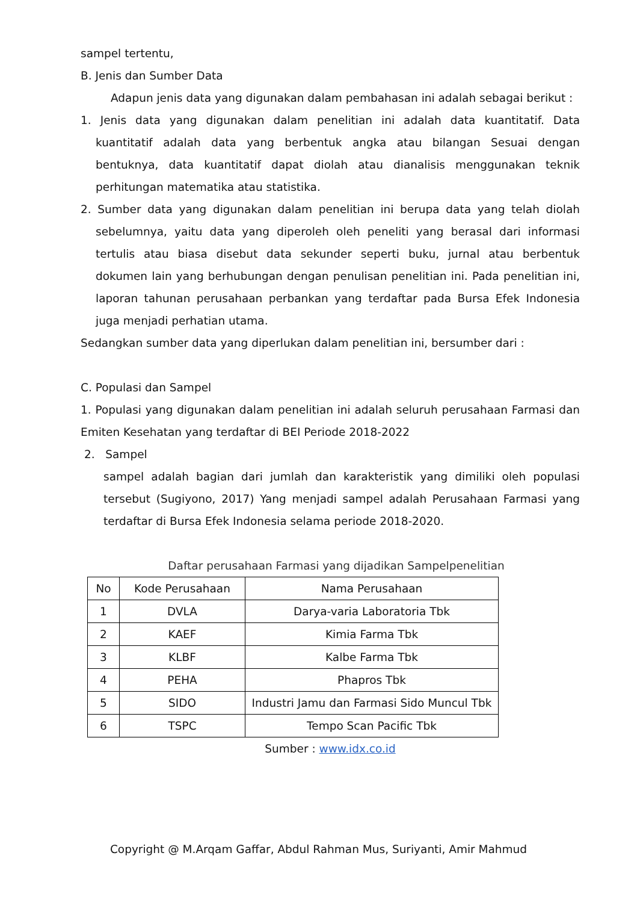sampel tertentu,
B. Jenis dan Sumber Data
Adapun jenis data yang digunakan dalam pembahasan ini adalah sebagai berikut :
1. Jenis data yang digunakan dalam penelitian ini adalah data kuantitatif. Data kuantitatif adalah data yang berbentuk angka atau bilangan Sesuai dengan bentuknya, data kuantitatif dapat diolah atau dianalisis menggunakan teknik perhitungan matematika atau statistika.
2. Sumber data yang digunakan dalam penelitian ini berupa data yang telah diolah sebelumnya, yaitu data yang diperoleh oleh peneliti yang berasal dari informasi tertulis atau biasa disebut data sekunder seperti buku, jurnal atau berbentuk dokumen lain yang berhubungan dengan penulisan penelitian ini. Pada penelitian ini, laporan tahunan perusahaan perbankan yang terdaftar pada Bursa Efek Indonesia juga menjadi perhatian utama.
Sedangkan sumber data yang diperlukan dalam penelitian ini, bersumber dari :
C. Populasi dan Sampel
1. Populasi yang digunakan dalam penelitian ini adalah seluruh perusahaan Farmasi dan Emiten Kesehatan yang terdaftar di BEI Periode 2018-2022
2. Sampel
sampel adalah bagian dari jumlah dan karakteristik yang dimiliki oleh populasi tersebut (Sugiyono, 2017) Yang menjadi sampel adalah Perusahaan Farmasi yang terdaftar di Bursa Efek Indonesia selama periode 2018-2020.
Daftar perusahaan Farmasi yang dijadikan Sampelpenelitian
| No | Kode Perusahaan | Nama Perusahaan |
| 1 | DVLA | Darya-varia Laboratoria Tbk |
| 2 | KAEF | Kimia Farma Tbk |
| 3 | KLBF | Kalbe Farma Tbk |
| 4 | PEHA | Phapros Tbk |
| 5 | SIDO | Industri Jamu dan Farmasi Sido Muncul Tbk |
| 6 | TSPC | Tempo Scan Pacific Tbk |
Sumber : www.idx.co.id
Copyright @ M.Arqam Gaffar, Abdul Rahman Mus, Suriyanti, Amir Mahmud